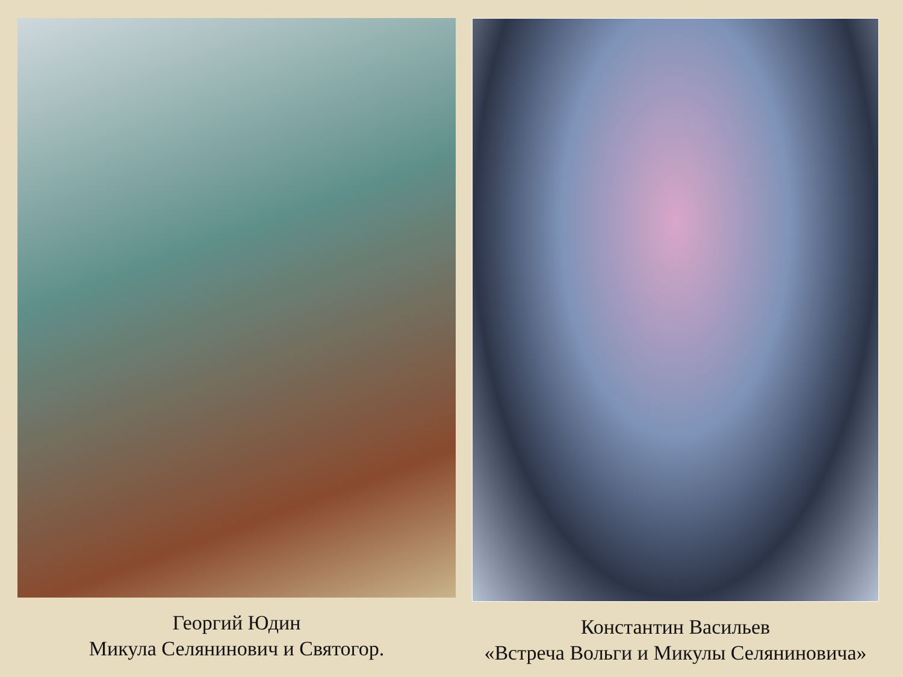Георгий Юдин
Микула Селянинович и Святогор.
Константин Васильев
«Встреча Вольги и Микулы Селяниновича»